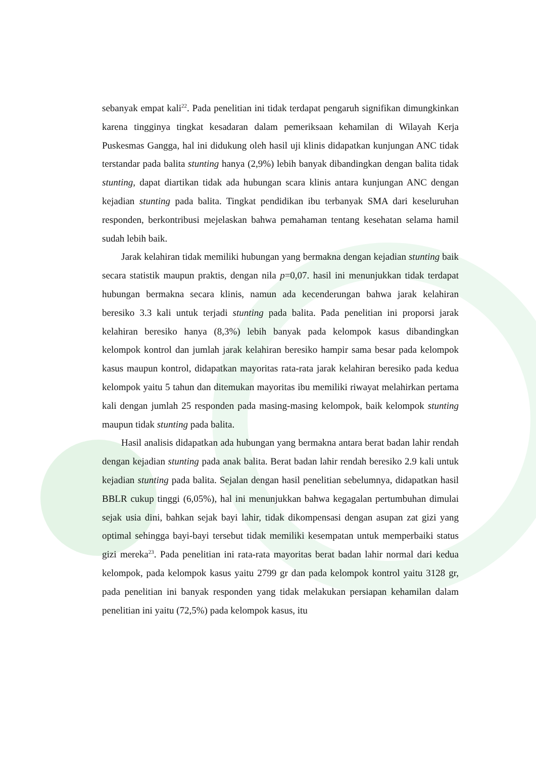sebanyak empat kali<sup>22</sup>. Pada penelitian ini tidak terdapat pengaruh signifikan dimungkinkan karena tingginya tingkat kesadaran dalam pemeriksaan kehamilan di Wilayah Kerja Puskesmas Gangga, hal ini didukung oleh hasil uji klinis didapatkan kunjungan ANC tidak terstandar pada balita stunting hanya (2,9%) lebih banyak dibandingkan dengan balita tidak stunting, dapat diartikan tidak ada hubungan scara klinis antara kunjungan ANC dengan kejadian stunting pada balita. Tingkat pendidikan ibu terbanyak SMA dari keseluruhan responden, berkontribusi mejelaskan bahwa pemahaman tentang kesehatan selama hamil sudah lebih baik.
Jarak kelahiran tidak memiliki hubungan yang bermakna dengan kejadian stunting baik secara statistik maupun praktis, dengan nila p=0,07. hasil ini menunjukkan tidak terdapat hubungan bermakna secara klinis, namun ada kecenderungan bahwa jarak kelahiran beresiko 3.3 kali untuk terjadi stunting pada balita. Pada penelitian ini proporsi jarak kelahiran beresiko hanya (8,3%) lebih banyak pada kelompok kasus dibandingkan kelompok kontrol dan jumlah jarak kelahiran beresiko hampir sama besar pada kelompok kasus maupun kontrol, didapatkan mayoritas rata-rata jarak kelahiran beresiko pada kedua kelompok yaitu 5 tahun dan ditemukan mayoritas ibu memiliki riwayat melahirkan pertama kali dengan jumlah 25 responden pada masing-masing kelompok, baik kelompok stunting maupun tidak stunting pada balita.
Hasil analisis didapatkan ada hubungan yang bermakna antara berat badan lahir rendah dengan kejadian stunting pada anak balita. Berat badan lahir rendah beresiko 2.9 kali untuk kejadian stunting pada balita. Sejalan dengan hasil penelitian sebelumnya, didapatkan hasil BBLR cukup tinggi (6,05%), hal ini menunjukkan bahwa kegagalan pertumbuhan dimulai sejak usia dini, bahkan sejak bayi lahir, tidak dikompensasi dengan asupan zat gizi yang optimal sehingga bayi-bayi tersebut tidak memiliki kesempatan untuk memperbaiki status gizi mereka<sup>23</sup>. Pada penelitian ini rata-rata mayoritas berat badan lahir normal dari kedua kelompok, pada kelompok kasus yaitu 2799 gr dan pada kelompok kontrol yaitu 3128 gr, pada penelitian ini banyak responden yang tidak melakukan persiapan kehamilan dalam penelitian ini yaitu (72,5%) pada kelompok kasus, itu